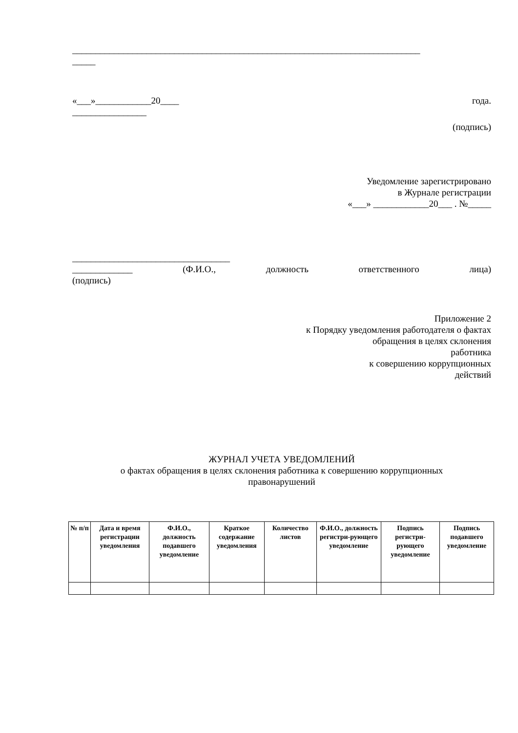___________________________________________________________________________
_____
«___»____________20____ года.
________________
(подпись)
Уведомление зарегистрировано
в Журнале регистрации
«___» ____________20___ . №_____
__________________________________
_____________ (Ф.И.О., должность ответственного лица)
(подпись)
Приложение 2
к Порядку уведомления работодателя о фактах
обращения в целях склонения
работника
к совершению коррупционных
действий
ЖУРНАЛ УЧЕТА УВЕДОМЛЕНИЙ
о фактах обращения в целях склонения работника к совершению коррупционных
правонарушений
| № п/п | Дата и время регистрации уведомления | Ф.И.О., должность подавшего уведомление | Краткое содержание уведомления | Количество листов | Ф.И.О., должность регистри-рующего уведомление | Подпись регистри-рующего уведомление | Подпись подавшего уведомление |
| --- | --- | --- | --- | --- | --- | --- | --- |